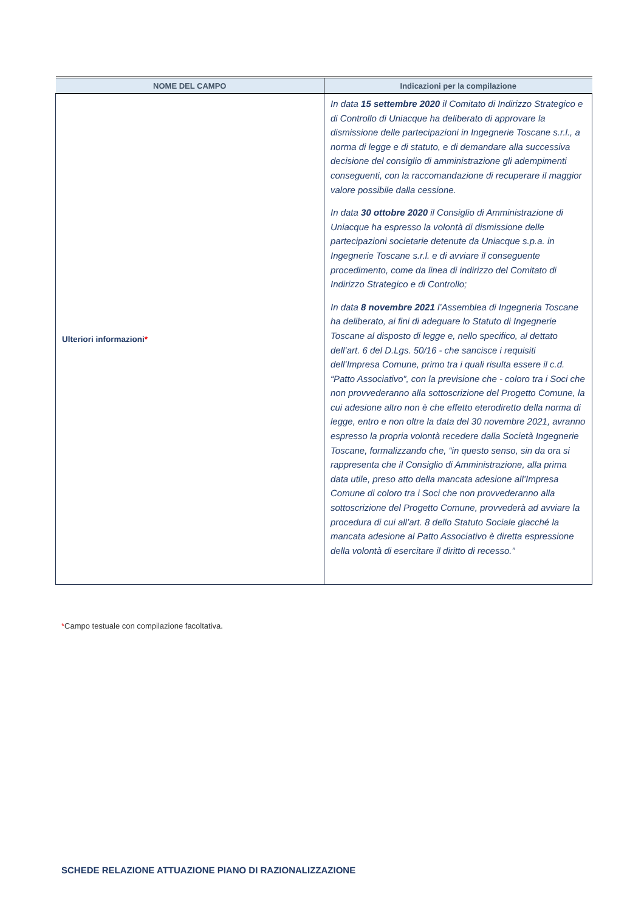| NOME DEL CAMPO | Indicazioni per la compilazione |
| --- | --- |
| Ulteriori informazioni * | In data 15 settembre 2020 il Comitato di Indirizzo Strategico e di Controllo di Uniacque ha deliberato di approvare la dismissione delle partecipazioni in Ingegnerie Toscane s.r.l., a norma di legge e di statuto, e di demandare alla successiva decisione del consiglio di amministrazione gli adempimenti conseguenti, con la raccomandazione di recuperare il maggior valore possibile dalla cessione. In data 30 ottobre 2020 il Consiglio di Amministrazione di Uniacque ha espresso la volontà di dismissione delle partecipazioni societarie detenute da Uniacque s.p.a. in Ingegnerie Toscane s.r.l. e di avviare il conseguente procedimento, come da linea di indirizzo del Comitato di Indirizzo Strategico e di Controllo; In data 8 novembre 2021 l’Assemblea di Ingegneria Toscane ha deliberato, ai fini di adeguare lo Statuto di Ingegnerie Toscane al disposto di legge e, nello specifico, al dettato dell’art. 6 del D.Lgs. 50/16 - che sancisce i requisiti dell’Impresa Comune, primo tra i quali risulta essere il c.d. “Patto Associativo”, con la previsione che - coloro tra i Soci che non provvederanno alla sottoscrizione del Progetto Comune, la cui adesione altro non è che effetto eterodiretto della norma di legge, entro e non oltre la data del 30 novembre 2021, avranno espresso la propria volontà recedere dalla Società Ingegnerie Toscane, formalizzando che, “in questo senso, sin da ora si rappresenta che il Consiglio di Amministrazione, alla prima data utile, preso atto della mancata adesione all’Impresa Comune di coloro tra i Soci che non provvederanno alla sottoscrizione del Progetto Comune, provvederà ad avviare la procedura di cui all’art. 8 dello Statuto Sociale giacché la mancata adesione al Patto Associativo è diretta espressione della volontà di esercitare il diritto di recesso.” |
*Campo testuale con compilazione facoltativa.
SCHEDE RELAZIONE ATTUAZIONE PIANO DI RAZIONALIZZAZIONE